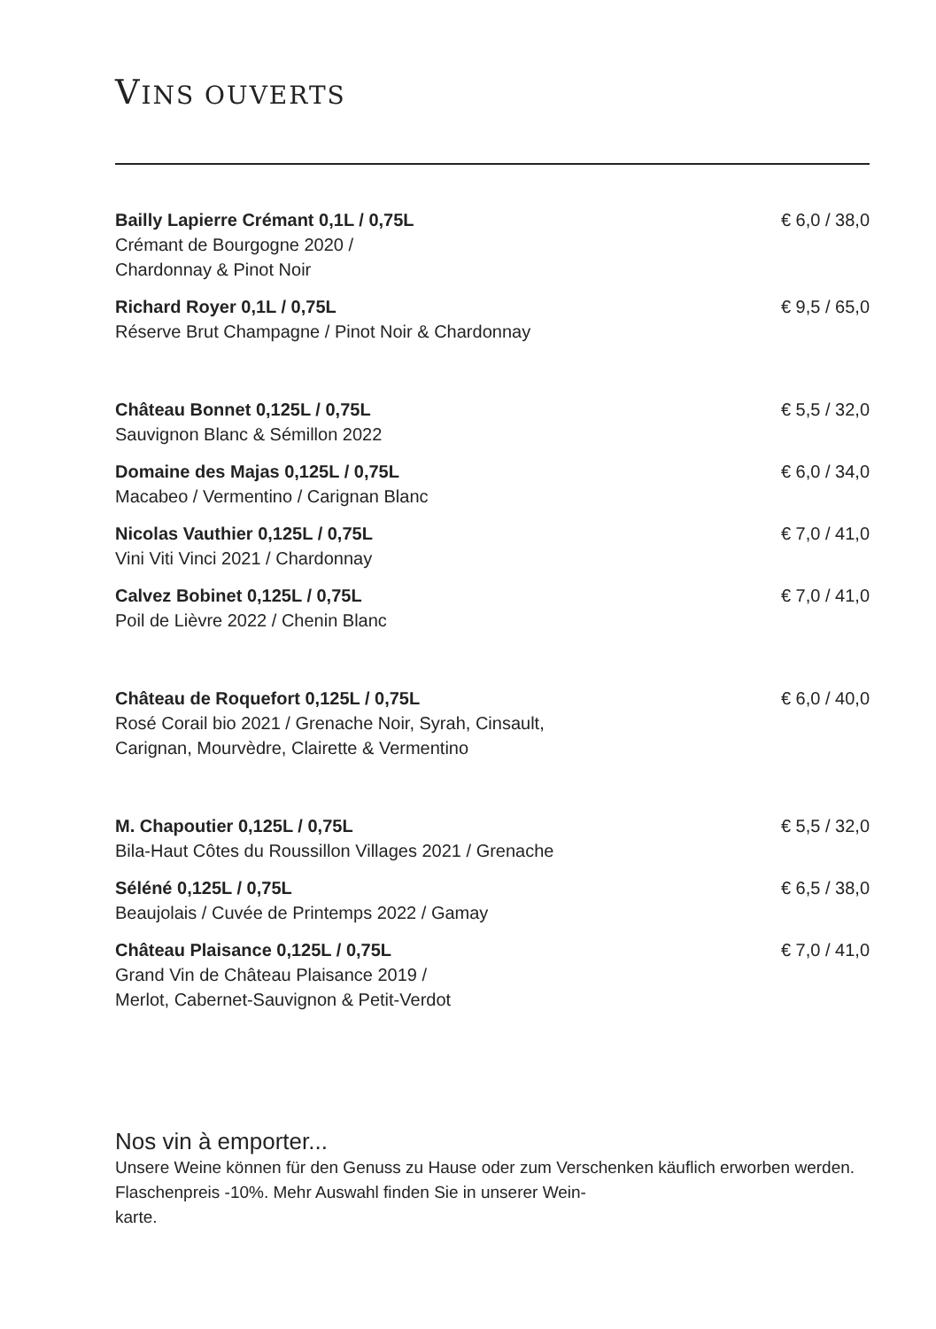VINS OUVERTS
Bailly Lapierre Crémant 0,1L / 0,75L
Crémant de Bourgogne 2020 /
Chardonnay & Pinot Noir
€ 6,0 / 38,0
Richard Royer 0,1L / 0,75L
Réserve Brut Champagne / Pinot Noir & Chardonnay
€ 9,5 / 65,0
Château Bonnet 0,125L / 0,75L
Sauvignon Blanc & Sémillon 2022
€ 5,5 / 32,0
Domaine des Majas 0,125L / 0,75L
Macabeo / Vermentino / Carignan Blanc
€ 6,0 / 34,0
Nicolas Vauthier 0,125L / 0,75L
Vini Viti Vinci 2021 / Chardonnay
€ 7,0 / 41,0
Calvez Bobinet 0,125L / 0,75L
Poil de Lièvre 2022 / Chenin Blanc
€ 7,0 / 41,0
Château de Roquefort 0,125L / 0,75L
Rosé Corail bio 2021 / Grenache Noir, Syrah, Cinsault,
Carignan, Mourvèdre, Clairette & Vermentino
€ 6,0 / 40,0
M. Chapoutier 0,125L / 0,75L
Bila-Haut Côtes du Roussillon Villages 2021 / Grenache
€ 5,5 / 32,0
Séléné 0,125L / 0,75L
Beaujolais / Cuvée de Printemps 2022 / Gamay
€ 6,5 / 38,0
Château Plaisance 0,125L / 0,75L
Grand Vin de Château Plaisance 2019 /
Merlot, Cabernet-Sauvignon & Petit-Verdot
€ 7,0 / 41,0
Nos vin à emporter...
Unsere Weine können für den Genuss zu Hause oder zum Verschenken käuflich erworben werden. Flaschenpreis -10%. Mehr Auswahl finden Sie in unserer Wein-
karte.